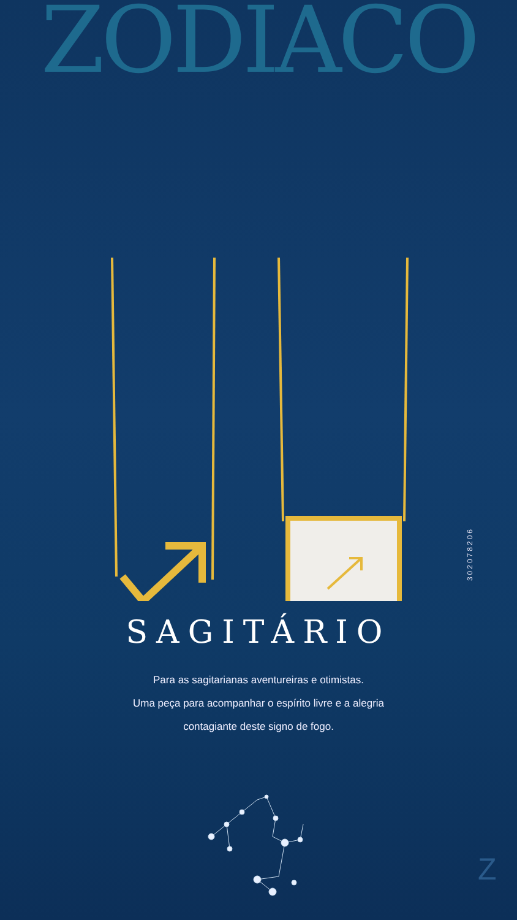ZODIACO
302078206
SAGITÁRIO
Para as sagitarianas aventureiras e otimistas.
Uma peça para acompanhar o espírito livre e a alegria
contagiante deste signo de fogo.
Z